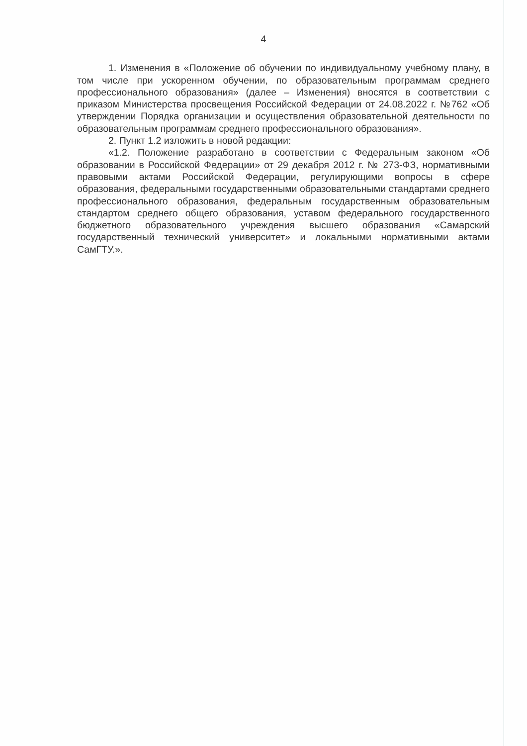4
1. Изменения в «Положение об обучении по индивидуальному учебному плану, в том числе при ускоренном обучении, по образовательным программам среднего профессионального образования» (далее – Изменения) вносятся в соответствии с приказом Министерства просвещения Российской Федерации от 24.08.2022 г. №762 «Об утверждении Порядка организации и осуществления образовательной деятельности по образовательным программам среднего профессионального образования».
2. Пункт 1.2 изложить в новой редакции:
«1.2. Положение разработано в соответствии с Федеральным законом «Об образовании в Российской Федерации» от 29 декабря 2012 г. № 273-ФЗ, нормативными правовыми актами Российской Федерации, регулирующими вопросы в сфере образования, федеральными государственными образовательными стандартами среднего профессионального образования, федеральным государственным образовательным стандартом среднего общего образования, уставом федерального государственного бюджетного образовательного учреждения высшего образования «Самарский государственный технический университет» и локальными нормативными актами СамГТУ.».